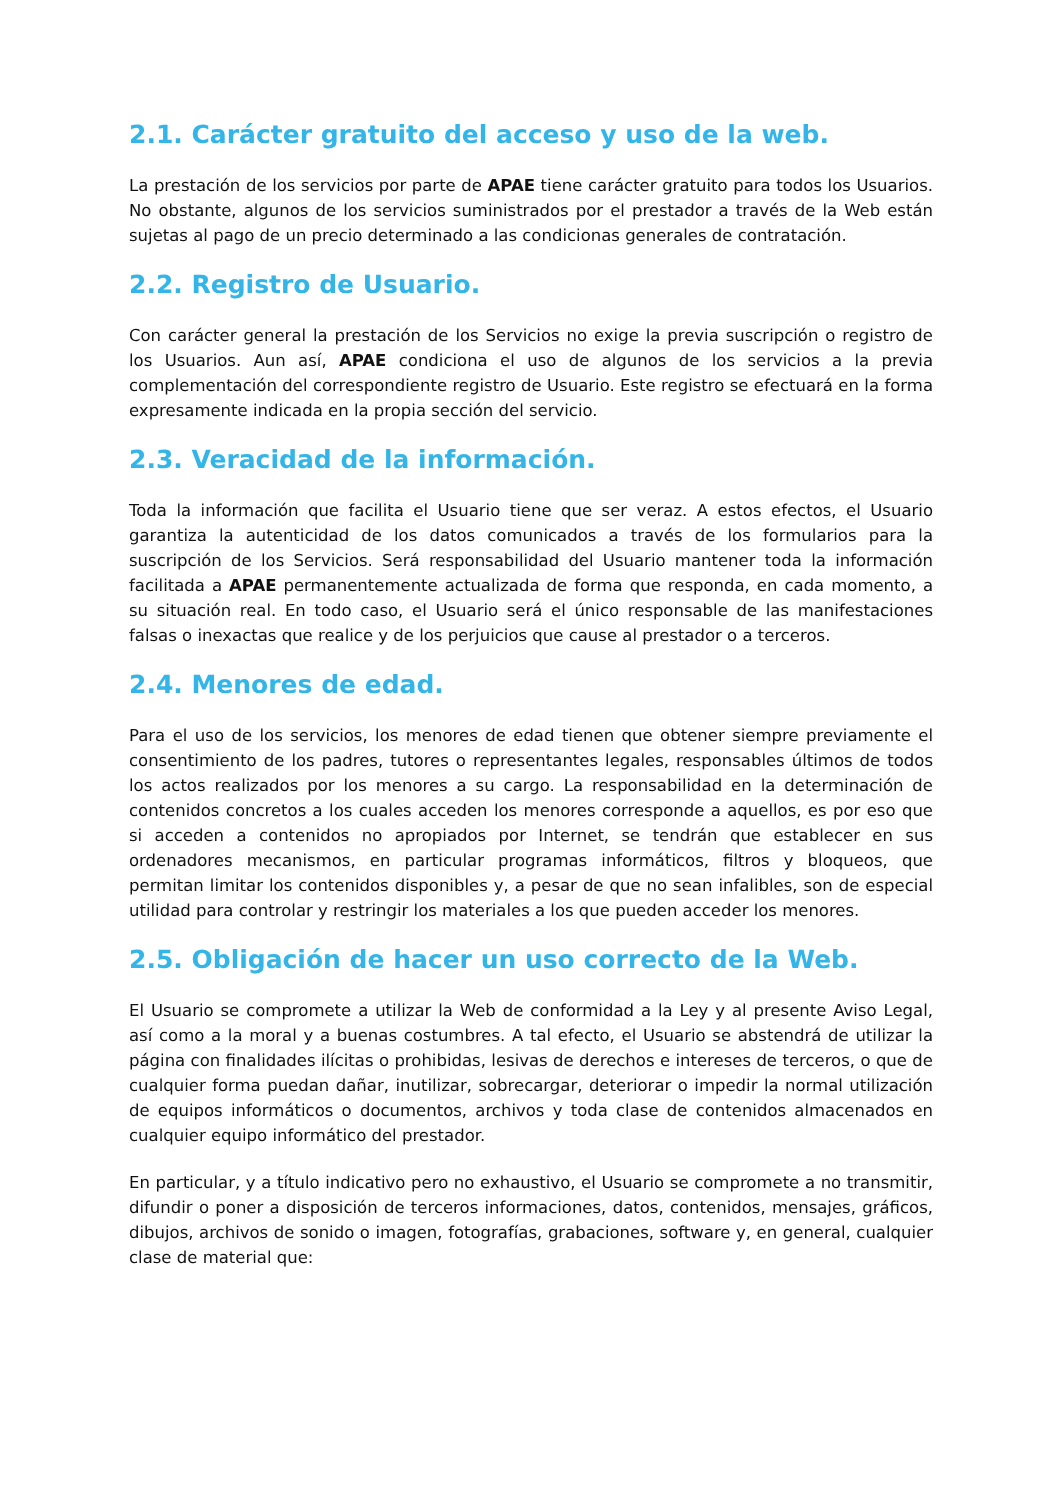2.1. Carácter gratuito del acceso y uso de la web.
La prestación de los servicios por parte de APAE tiene carácter gratuito para todos los Usuarios. No obstante, algunos de los servicios suministrados por el prestador a través de la Web están sujetas al pago de un precio determinado a las condicionas generales de contratación.
2.2. Registro de Usuario.
Con carácter general la prestación de los Servicios no exige la previa suscripción o registro de los Usuarios. Aun así, APAE condiciona el uso de algunos de los servicios a la previa complementación del correspondiente registro de Usuario. Este registro se efectuará en la forma expresamente indicada en la propia sección del servicio.
2.3. Veracidad de la información.
Toda la información que facilita el Usuario tiene que ser veraz. A estos efectos, el Usuario garantiza la autenticidad de los datos comunicados a través de los formularios para la suscripción de los Servicios. Será responsabilidad del Usuario mantener toda la información facilitada a APAE permanentemente actualizada de forma que responda, en cada momento, a su situación real. En todo caso, el Usuario será el único responsable de las manifestaciones falsas o inexactas que realice y de los perjuicios que cause al prestador o a terceros.
2.4. Menores de edad.
Para el uso de los servicios, los menores de edad tienen que obtener siempre previamente el consentimiento de los padres, tutores o representantes legales, responsables últimos de todos los actos realizados por los menores a su cargo. La responsabilidad en la determinación de contenidos concretos a los cuales acceden los menores corresponde a aquellos, es por eso que si acceden a contenidos no apropiados por Internet, se tendrán que establecer en sus ordenadores mecanismos, en particular programas informáticos, filtros y bloqueos, que permitan limitar los contenidos disponibles y, a pesar de que no sean infalibles, son de especial utilidad para controlar y restringir los materiales a los que pueden acceder los menores.
2.5. Obligación de hacer un uso correcto de la Web.
El Usuario se compromete a utilizar la Web de conformidad a la Ley y al presente Aviso Legal, así como a la moral y a buenas costumbres. A tal efecto, el Usuario se abstendrá de utilizar la página con finalidades ilícitas o prohibidas, lesivas de derechos e intereses de terceros, o que de cualquier forma puedan dañar, inutilizar, sobrecargar, deteriorar o impedir la normal utilización de equipos informáticos o documentos, archivos y toda clase de contenidos almacenados en cualquier equipo informático del prestador.
En particular, y a título indicativo pero no exhaustivo, el Usuario se compromete a no transmitir, difundir o poner a disposición de terceros informaciones, datos, contenidos, mensajes, gráficos, dibujos, archivos de sonido o imagen, fotografías, grabaciones, software y, en general, cualquier clase de material que: